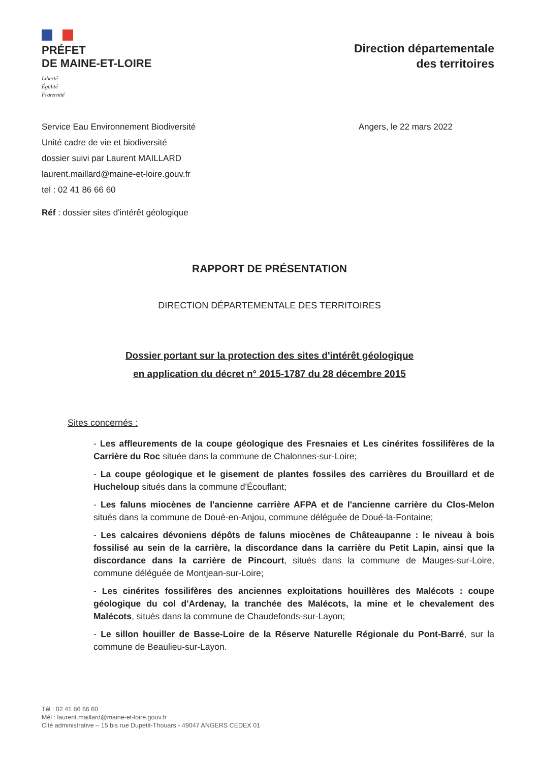PRÉFET
DE MAINE-ET-LOIRE
Liberté
Égalité
Fraternité
Direction départementale
des territoires
Service Eau Environnement Biodiversité
Unité cadre de vie et biodiversité
dossier suivi par Laurent MAILLARD
laurent.maillard@maine-et-loire.gouv.fr
tel : 02 41 86 66 60
Angers, le 22 mars 2022
Réf : dossier sites d'intérêt géologique
RAPPORT DE PRÉSENTATION
DIRECTION DÉPARTEMENTALE DES TERRITOIRES
Dossier portant sur la protection des sites d'intérêt géologique
en application du décret n° 2015-1787 du 28 décembre 2015
Sites concernés :
- Les affleurements de la coupe géologique des Fresnaies et Les cinérites fossilifères de la Carrière du Roc située dans la commune de Chalonnes-sur-Loire;
- La coupe géologique et le gisement de plantes fossiles des carrières du Brouillard et de Hucheloup situés dans la commune d'Écouflant;
- Les faluns miocènes de l'ancienne carrière AFPA et de l'ancienne carrière du Clos-Melon situés dans la commune de Doué-en-Anjou, commune déléguée de Doué-la-Fontaine;
- Les calcaires dévoniens dépôts de faluns miocènes de Châteaupanne : le niveau à bois fossilisé au sein de la carrière, la discordance dans la carrière du Petit Lapin, ainsi que la discordance dans la carrière de Pincourt, situés dans la commune de Mauges-sur-Loire, commune déléguée de Montjean-sur-Loire;
- Les cinérites fossilifères des anciennes exploitations houillères des Malécots : coupe géologique du col d'Ardenay, la tranchée des Malécots, la mine et le chevalement des Malécots, situés dans la commune de Chaudefonds-sur-Layon;
- Le sillon houiller de Basse-Loire de la Réserve Naturelle Régionale du Pont-Barré, sur la commune de Beaulieu-sur-Layon.
Tél : 02 41 86 66 60
Mél : laurent.maillard@maine-et-loire.gouv.fr
Cité administrative – 15 bis rue Dupetit-Thouars - 49047 ANGERS CEDEX 01